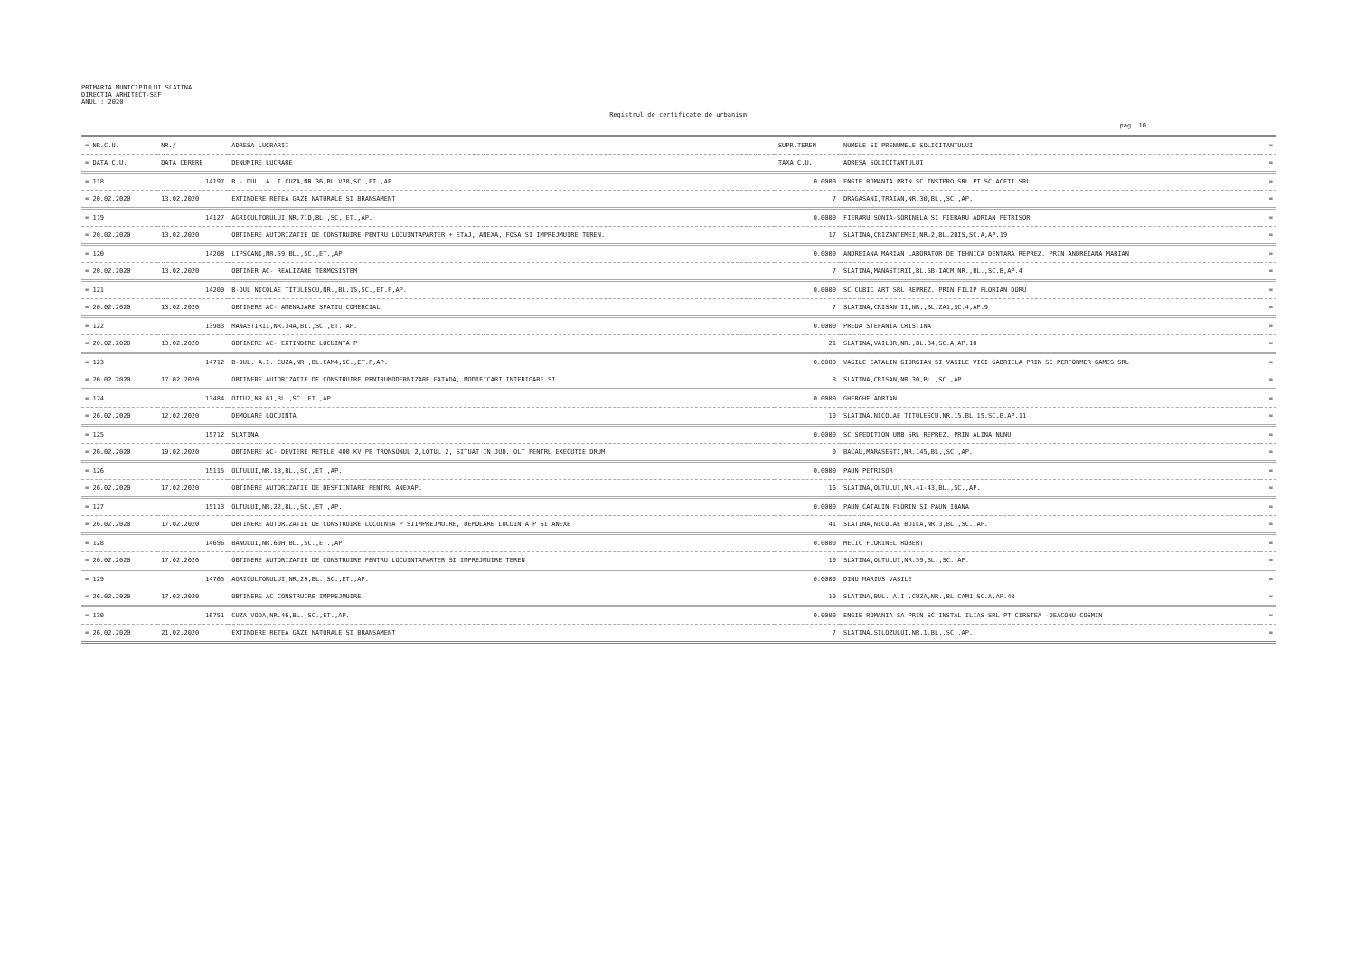PRIMARIA MUNICIPIULUI SLATINA
DIRECTIA ARHITECT-SEF
ANUL : 2020
Registrul de certificate de urbanism
pag. 10
| = NR.C.U. | NR./ | ADRESA LUCRARII | SUPR.TEREN | NUMELE SI PRENUMELE SOLICITANTULUI | = |
| --- | --- | --- | --- | --- | --- |
| = DATA C.U. | DATA CERERE | DENUMIRE LUCRARE | TAXA C.U. | ADRESA SOLICITANTULUI | = |
| = 118 | 14197 | B - DUL. A. I.CUZA,NR.36,BL.V28,SC.,ET.,AP. | 0.0000 | ENGIE ROMANIA PRIN SC INSTPRO SRL PT.SC ACETI SRL | = |
| = 20.02.2020 | 13.02.2020 | EXTINDERE RETEA GAZE NATURALE SI BRANSAMENT | 7 | DRAGASANI,TRAIAN,NR.30,BL.,SC.,AP. | = |
| = 119 | 14127 | AGRICULTORULUI,NR.71D,BL.,SC.,ET.,AP. | 0.0000 | FIERARU SONIA-SORINELA SI FIERARU ADRIAN PETRISOR | = |
| = 20.02.2020 | 13.02.2020 | OBTINERE AUTORIZATIE DE CONSTRUIRE PENTRU LOCUINTAPARTER + ETAJ, ANEXA, FOSA SI IMPREJMUIRE TEREN. | 17 | SLATINA,CRIZANTEMEI,NR.2,BL.2BIS,SC.A,AP.19 | = |
| = 120 | 14208 | LIPSCANI,NR.59,BL.,SC.,ET.,AP. | 0.0000 | ANDREIANA MARIAN LABORATOR DE TEHNICA DENTARA REPREZ. PRIN ANDREIANA MARIAN | = |
| = 20.02.2020 | 13.02.2020 | OBTINER AC- REALIZARE TERMOSISTEM | 7 | SLATINA,MANASTIRII,BL.5B-IACM,NR.,BL.,SC.B,AP.4 | = |
| = 121 | 14200 | B-DUL NICOLAE TITULESCU,NR.,BL.15,SC.,ET.P,AP. | 0.0000 | SC CUBIC ART SRL REPREZ. PRIN FILIP FLORIAN DORU | = |
| = 20.02.2020 | 13.02.2020 | OBTINERE AC- AMENAJARE SPATIU COMERCIAL | 7 | SLATINA,CRISAN II,NR.,BL.ZA1,SC.4,AP.9 | = |
| = 122 | 13983 | MANASTIRII,NR.34A,BL.,SC.,ET.,AP. | 0.0000 | PREDA STEFANIA CRISTINA | = |
| = 20.02.2020 | 13.02.2020 | OBTINERE AC- EXTINDERE LOCUINTA P | 21 | SLATINA,VAILOR,NR.,BL.34,SC.A,AP.10 | = |
| = 123 | 14712 | B-DUL. A.I. CUZA,NR.,BL.CAM4,SC.,ET.P,AP. | 0.0000 | VASILE CATALIN GIORGIAN SI VASILE VIGI GABRIELA PRIN SC PERFORMER GAMES SRL | = |
| = 20.02.2020 | 17.02.2020 | OBTINERE AUTORIZATIE DE CONSTRUIRE PENTRUMODERNIZARE FATADA, MODIFICARI INTERIOARE SI | 8 | SLATINA,CRISAN,NR.30,BL.,SC.,AP. | = |
| = 124 | 13484 | OITUZ,NR.61,BL.,SC.,ET.,AP. | 0.0000 | GHERGHE ADRIAN | = |
| = 26.02.2020 | 12.02.2020 | DEMOLARE LOCUINTA | 10 | SLATINA,NICOLAE TITULESCU,NR.15,BL.15,SC.B,AP.11 | = |
| = 125 | 15712 | SLATINA | 0.0000 | SC SPEDITION UMB SRL REPREZ. PRIN ALINA NUNU | = |
| = 26.02.2020 | 19.02.2020 | OBTINERE AC- DEVIERE RETELE 400 KV PE TRONSONUL 2,LOTUL 2, SITUAT IN JUD. OLT PENTRU EXECUTIE DRUM | 0 | BACAU,MARASESTI,NR.145,BL.,SC.,AP. | = |
| = 126 | 15115 | OLTULUI,NR.18,BL.,SC.,ET.,AP. | 0.0000 | PAUN PETRISOR | = |
| = 26.02.2020 | 17.02.2020 | OBTINERE AUTORIZATIE DE DESFIINTARE PENTRU ANEXAP. | 16 | SLATINA,OLTULUI,NR.41-43,BL.,SC.,AP. | = |
| = 127 | 15113 | OLTULUI,NR.22,BL.,SC.,ET.,AP. | 0.0000 | PAUN CATALIN FLORIN SI PAUN IOANA | = |
| = 26.02.2020 | 17.02.2020 | OBTINERE AUTORIZATIE DE CONSTRUIRE LOCUINTA P SIIMPREJMUIRE, DEMOLARE LOCUINTA P SI ANEXE | 41 | SLATINA,NICOLAE BUICA,NR.3,BL.,SC.,AP. | = |
| = 128 | 14696 | BANULUI,NR.69H,BL.,SC.,ET.,AP. | 0.0000 | MECIC FLORINEL ROBERT | = |
| = 26.02.2020 | 17.02.2020 | OBTINERE AUTORIZATIE DE CONSTRUIRE PENTRU LOCUINTAPARTER SI IMPREJMUIRE TEREN | 10 | SLATINA,OLTULUI,NR.59,BL.,SC.,AP. | = |
| = 129 | 14765 | AGRICULTORULUI,NR.29,BL.,SC.,ET.,AP. | 0.0000 | DINU MARIUS VASILE | = |
| = 26.02.2020 | 17.02.2020 | OBTINERE AC CONSTRUIRE IMPREJMUIRE | 10 | SLATINA,BUL. A.I .CUZA,NR.,BL.CAM1,SC.A,AP.48 | = |
| = 130 | 16751 | CUZA VODA,NR.46,BL.,SC.,ET.,AP. | 0.0000 | ENGIE ROMANIA SA PRIN SC INSTAL ILIAS SRL PT CIRSTEA -DEACONU COSMIN | = |
| = 26.02.2020 | 21.02.2020 | EXTINDERE RETEA GAZE NATURALE SI BRANSAMENT | 7 | SLATINA,SILOZULUI,NR.1,BL.,SC.,AP. | = |